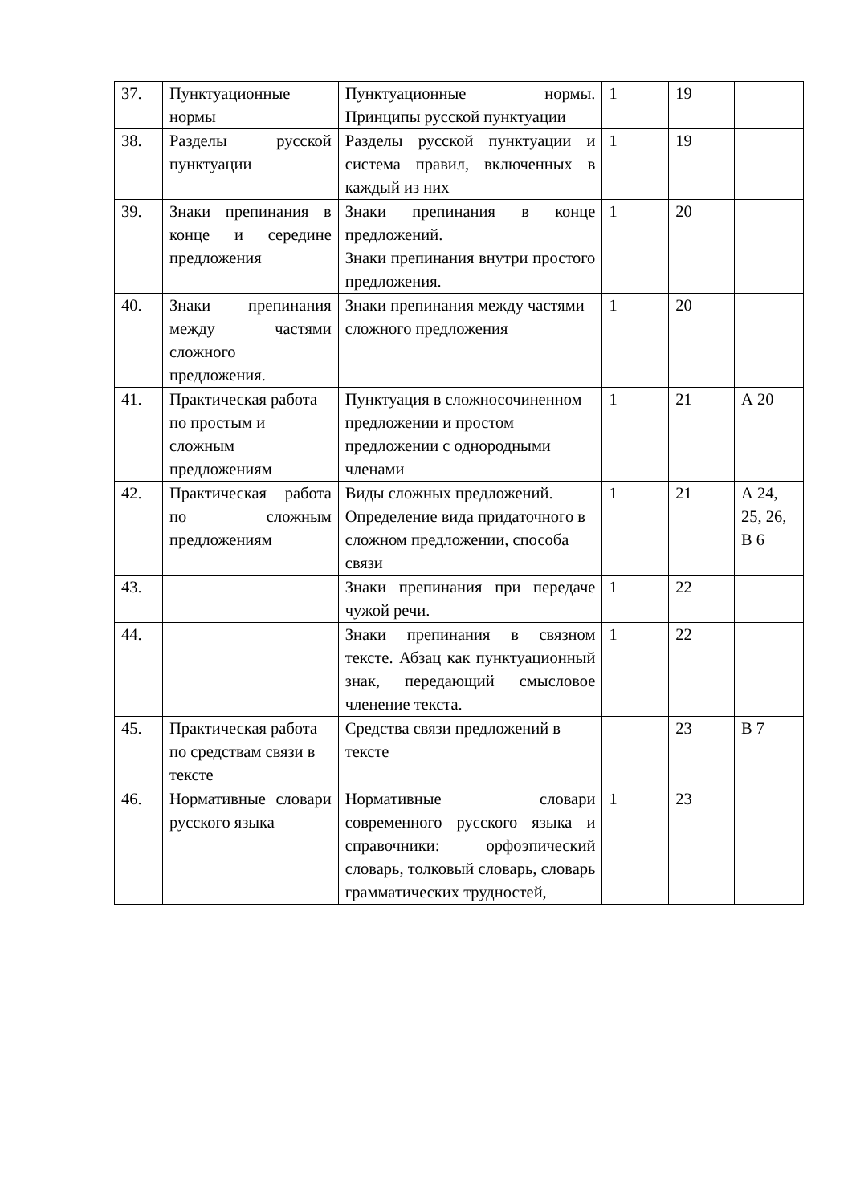| 37. | Пунктуационные нормы | Пунктуационные нормы. Принципы русской пунктуации | 1 | 19 | |
| 38. | Разделы русской пунктуации | Разделы русской пунктуации и система правил, включенных в каждый из них | 1 | 19 | |
| 39. | Знаки препинания в конце и середине предложения | Знаки препинания в конце предложений. Знаки препинания внутри простого предложения. | 1 | 20 | |
| 40. | Знаки препинания между частями сложного предложения. | Знаки препинания между частями сложного предложения | 1 | 20 | |
| 41. | Практическая работа по простым и сложным предложениям | Пунктуация в сложносочиненном предложении и простом предложении с однородными членами | 1 | 21 | А 20 |
| 42. | Практическая работа по сложным предложениям | Виды сложных предложений. Определение вида придаточного в сложном предложении, способа связи | 1 | 21 | А 24, 25, 26, В 6 |
| 43. | | Знаки препинания при передаче чужой речи. | 1 | 22 | |
| 44. | | Знаки препинания в связном тексте. Абзац как пунктуационный знак, передающий смысловое членение текста. | 1 | 22 | |
| 45. | Практическая работа по средствам связи в тексте | Средства связи предложений в тексте | | 23 | В 7 |
| 46. | Нормативные словари русского языка | Нормативные словари современного русского языка и справочники: орфоэпический словарь, толковый словарь, словарь грамматических трудностей, | 1 | 23 | |